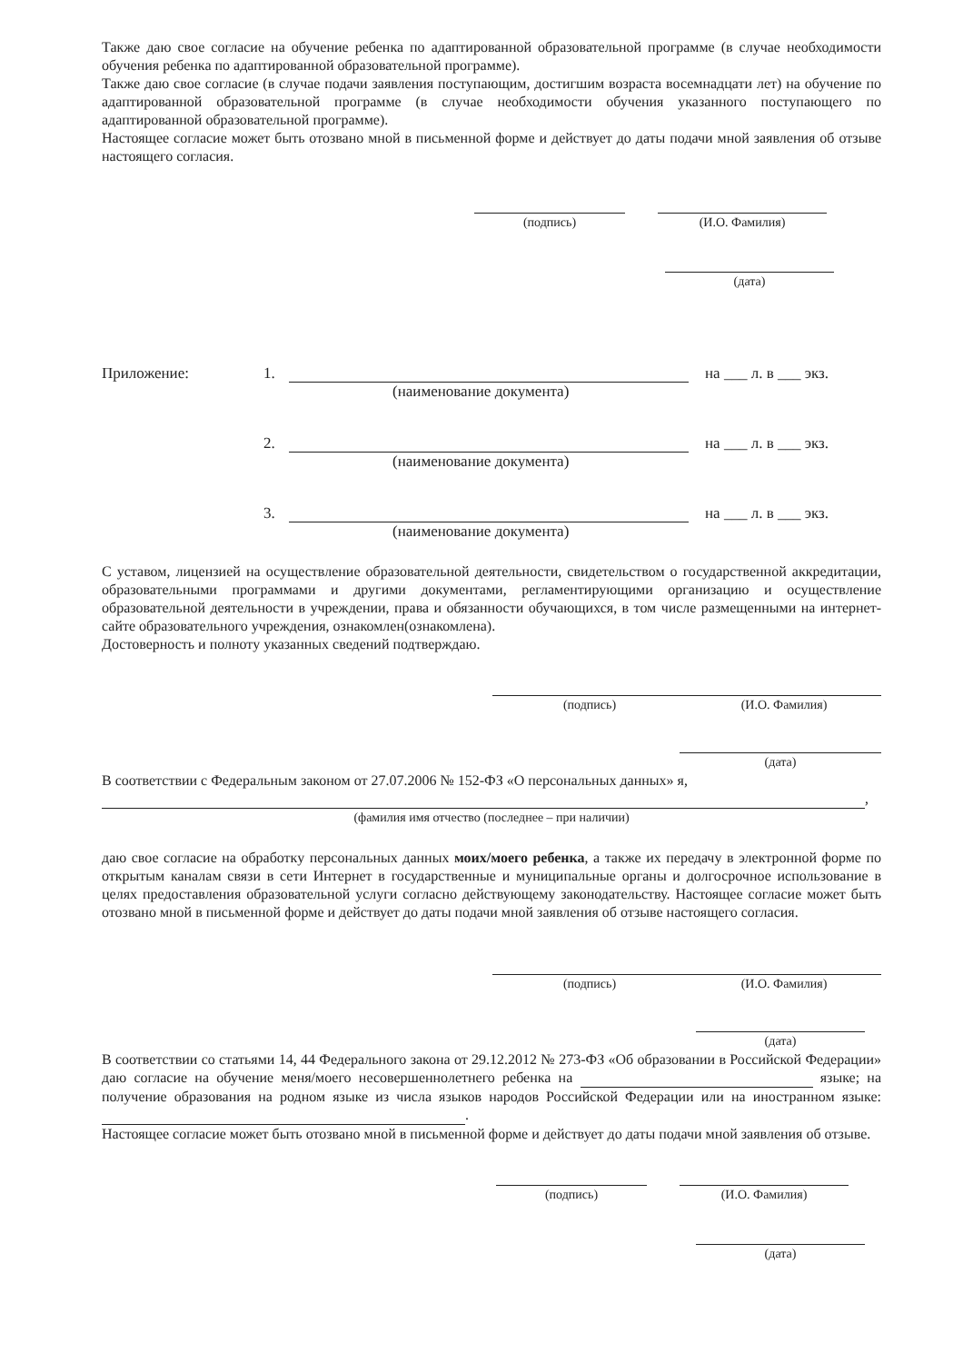Также даю свое согласие на обучение ребенка по адаптированной образовательной программе (в случае необходимости обучения ребенка по адаптированной образовательной программе).
Также даю свое согласие (в случае подачи заявления поступающим, достигшим возраста восемнадцати лет) на обучение по адаптированной образовательной программе (в случае необходимости обучения указанного поступающего по адаптированной образовательной программе).
Настоящее согласие может быть отозвано мной в письменной форме и действует до даты подачи мной заявления об отзыве настоящего согласия.
(подпись) (И.О. Фамилия)
(дата)
Приложение: 1. на ___ л. в ___ экз.
(наименование документа)
2. на ___ л. в ___ экз.
(наименование документа)
3. на ___ л. в ___ экз.
(наименование документа)
С уставом, лицензией на осуществление образовательной деятельности, свидетельством о государственной аккредитации, образовательными программами и другими документами, регламентирующими организацию и осуществление образовательной деятельности в учреждении, права и обязанности обучающихся, в том числе размещенными на интернет-сайте образовательного учреждения, ознакомлен(ознакомлена).
Достоверность и полноту указанных сведений подтверждаю.
(подпись) (И.О. Фамилия)
(дата)
В соответствии с Федеральным законом от 27.07.2006 № 152-ФЗ «О персональных данных» я,
,
(фамилия имя отчество (последнее – при наличии)
даю свое согласие на обработку персональных данных моих/моего ребенка, а также их передачу в электронной форме по открытым каналам связи в сети Интернет в государственные и муниципальные органы и долгосрочное использование в целях предоставления образовательной услуги согласно действующему законодательству. Настоящее согласие может быть отозвано мной в письменной форме и действует до даты подачи мной заявления об отзыве настоящего согласия.
(подпись) (И.О. Фамилия)
(дата)
В соответствии со статьями 14, 44 Федерального закона от 29.12.2012 № 273-ФЗ «Об образовании в Российской Федерации» даю согласие на обучение меня/моего несовершеннолетнего ребенка на языке; на получение образования на родном языке из числа языков народов Российской Федерации или на иностранном языке: .
Настоящее согласие может быть отозвано мной в письменной форме и действует до даты подачи мной заявления об отзыве.
(подпись) (И.О. Фамилия)
(дата)